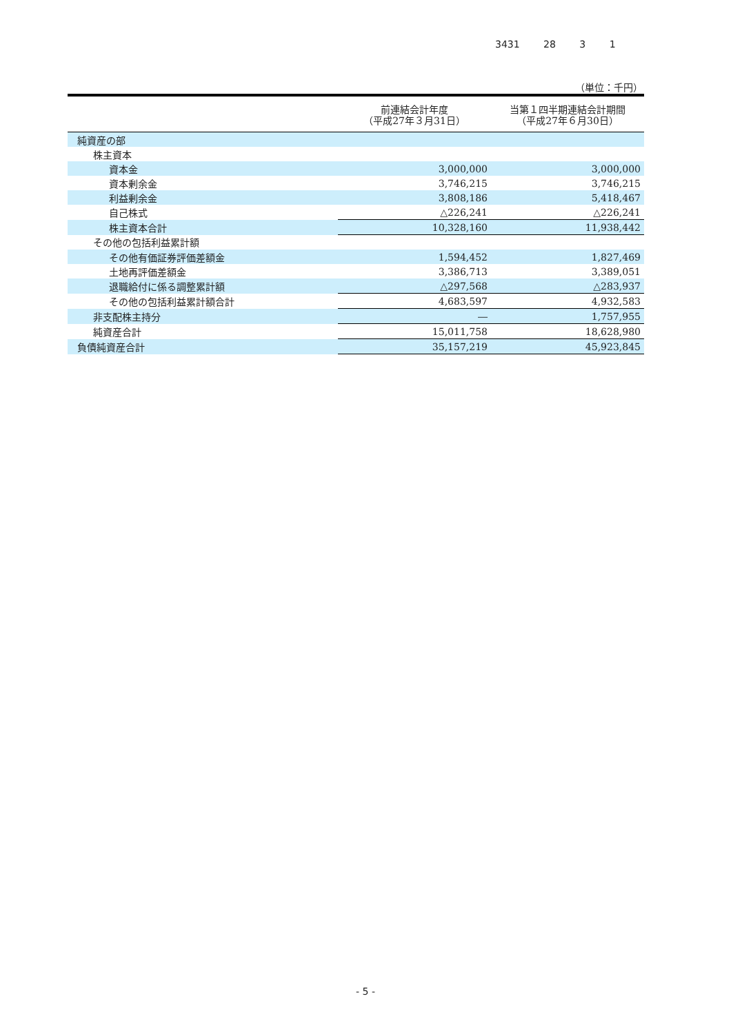3431 28 3 1
（単位：千円）
| | 前連結会計年度 （平成27年３月31日） | 当第１四半期連結会計期間 （平成27年６月30日） |
| --- | --- | --- |
| 純資産の部 | | |
| 株主資本 | | |
| 資本金 | 3,000,000 | 3,000,000 |
| 資本剰余金 | 3,746,215 | 3,746,215 |
| 利益剰余金 | 3,808,186 | 5,418,467 |
| 自己株式 | △226,241 | △226,241 |
| 株主資本合計 | 10,328,160 | 11,938,442 |
| その他の包括利益累計額 | | |
| その他有価証券評価差額金 | 1,594,452 | 1,827,469 |
| 土地再評価差額金 | 3,386,713 | 3,389,051 |
| 退職給付に係る調整累計額 | △297,568 | △283,937 |
| その他の包括利益累計額合計 | 4,683,597 | 4,932,583 |
| 非支配株主持分 | ― | 1,757,955 |
| 純資産合計 | 15,011,758 | 18,628,980 |
| 負債純資産合計 | 35,157,219 | 45,923,845 |
- 5 -